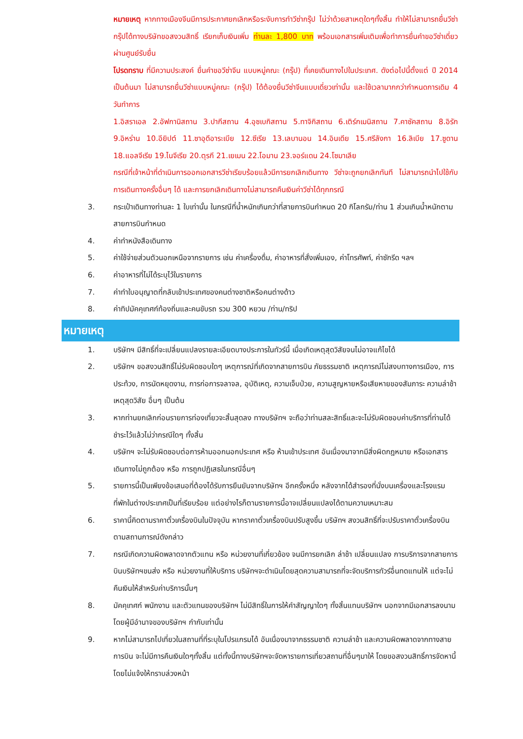หมายเหตุ หากทางเมืองจีนมีการประกาศยกเลิกหรือระงับการทำวีซ่ากรุ๊ป ไม่ว่าด้วยสาเหตุใดๆทั้งสิ้น ทำให้ไม่สามารถยื่นวีซ่ากรุ๊ปได้ทางบริษัทขอสงวนสิทธิ์ เรียกเก็บเงินเพิ่ม ท่านละ 1,800 บาท พร้อมเอกสารเพิ่มเติมเพื่อทำการยื่นคำขอวีซ่าเดี่ยวผ่านศูนย์รับยื่น
โปรดทราบ ที่มีความประสงค์ ยื่นคำขอวีซ่าจีน แบบหมู่คณะ (กรุ๊ป) ที่เคยเดินทางไปในประเทศ. ดังต่อไปนี้ตั้งแต่ ปี 2014 เป็นต้นมา ไม่สามารถยื่นวีซ่าแบบหมู่คณะ (กรุ๊ป) ได้ต้องยื่นวีซ่าจีนแบบเดี่ยวเท่านั้น และใช้เวลามากกว่ากำหนดการเดิม 4 วันทำการ
1.อิสราเอล 2.อัฟกานิสถาน 3.ปากีสถาน 4.อุซเบกิสถาน 5.ทาจิกิสถาน 6.เติร์กเมนิสถาน 7.คาซัคสถาน 8.อิรัก 9.อิหร่าน 10.อียิปต์ 11.ซาอุดีอาระเบีย 12.ซีเรีย 13.เลบานอน 14.อินเดีย 15.ศรีลังกา 16.ลิเบีย 17.ซูดาน 18.แอลจีเรีย 19.ไนจีเรีย 20.ตุรกี 21.เยเมน 22.โอมาน 23.จอร์แดน 24.โซมาเลีย
กรณีที่เจ้าหน้าที่ดำเนินการออกเอกสารวีซ่าเรียบร้อยแล้วมีการยกเลิกเดินทาง วีซ่าจะถูกยกเลิกทันที ไม่สามารถนำไปใช้กับการเดินทางครั้งอื่นๆ ได้ และการยกเลิกเดินทางไม่สามารถคืนเงินค่าวีซ่าได้ทุกกรณี
3. กระเป๋าเดินทางท่านละ 1 ใบเท่านั้น ในกรณีที่น้ำหนักเกินกว่าที่สายการบินกำหนด 20 กิโลกรัม/ท่าน 1 ส่วนเกินน้ำหนักตามสายการบินกำหนด
4. ค่าทำหนังสือเดินทาง
5. ค่าใช้จ่ายส่วนตัวนอกเหนือจากรายการ เช่น ค่าเครื่องดื่ม, ค่าอาหารที่สั่งเพิ่มเอง, ค่าโทรศัพท์, ค่าซักรีด ฯลฯ
6. ค่าอาหารที่ไม่ได้ระบุไว้ในรายการ
7. ค่าทำใบอนุญาตที่กลับเข้าประเทศของคนต่างชาติหรือคนต่างด้าว
8. ค่าทิปมัคคุเทศก์ท้องถิ่นและคนขับรถ รวม 300 หยวน /ท่าน/ทริป
หมายเหตุ
1. บริษัทฯ มีสิทธิ์ที่จะเปลี่ยนแปลงรายละเอียดบางประการในทัวร์นี้ เมื่อเกิดเหตุสุดวิสัยจนไม่อาจแก้ไขได้
2. บริษัทฯ ขอสงวนสิทธิ์ไม่รับผิดชอบใดๆ เหตุการณ์ที่เกิดจากสายการบิน ภัยธรรมชาติ เหตุการณ์ไม่สงบทางการเมือง, การประท้วง, การนัดหยุดงาน, การก่อการจลาจล, อุบัติเหตุ, ความเจ็บป่วย, ความสูญหายหรือเสียหายของสัมภาระ ความล่าช้า เหตุสุดวิสัย อื่นๆ เป็นต้น
3. หากท่านยกเลิกก่อนรายการท่องเที่ยวจะสิ้นสุดลง ทางบริษัทฯ จะถือว่าท่านสละสิทธิ์และจะไม่รับผิดชอบค่าบริการที่ท่านได้ชำระไว้แล้วไม่ว่ากรณีใดๆ ทั้งสิ้น
4. บริษัทฯ จะไม่รับผิดชอบต่อการห้ามออกนอกประเทศ หรือ ห้ามเข้าประเทศ อันเนื่องมาจากมีสิ่งผิดกฎหมาย หรือเอกสารเดินทางไม่ถูกต้อง หรือ การถูกปฏิเสธในกรณีอื่นๆ
5. รายการนี้เป็นเพียงข้อเสนอที่ต้องได้รับการยืนยันจากบริษัทฯ อีกครั้งหนึ่ง หลังจากได้สำรองที่นั่งบนเครื่องและโรงแรมที่พักในต่างประเทศเป็นที่เรียบร้อย แต่อย่างไรก็ตามรายการนี้อาจเปลี่ยนแปลงได้ตามความเหมาะสม
6. ราคานี้คิดตามราคาตั๋วเครื่องบินในปัจจุบัน หากราคาตั๋วเครื่องบินปรับสูงขึ้น บริษัทฯ สงวนสิทธิ์ที่จะปรับราคาตั๋วเครื่องบินตามสถานการณ์ดังกล่าว
7. กรณีเกิดความผิดพลาดจากตัวแทน หรือ หน่วยงานที่เกี่ยวข้อง จนมีการยกเลิก ล่าช้า เปลี่ยนแปลง การบริการจากสายการบินบริษัทฯขนส่ง หรือ หน่วยงานที่ให้บริการ บริษัทฯจะดำเนินโดยสุดความสามารถที่จะจัดบริการทัวร์อื่นทดแทนให้ แต่จะไม่คืนเงินให้สำหรับค่าบริการนั้นๆ
8. มัคคุเทศก์ พนักงาน และตัวแทนของบริษัทฯ ไม่มีสิทธิ์ในการให้คำสัญญาใดๆ ทั้งสิ้นแทนบริษัทฯ นอกจากมีเอกสารลงนามโดยผู้มีอำนาจของบริษัทฯ กำกับเท่านั้น
9. หากไม่สามารถไปเที่ยวในสถานที่ที่ระบุในโปรแกรมได้ อันเนื่องมาจากธรรมชาติ ความล่าช้า และความผิดพลาดจากทางสายการบิน จะไม่มีการคืนเงินใดๆทั้งสิ้น แต่ทั้งนี้ทางบริษัทฯจะจัดหารายการเที่ยวสถานที่อื่นๆมาให้ โดยขอสงวนสิทธิ์การจัดหานี้โดยไม่แจ้งให้ทราบล่วงหน้า